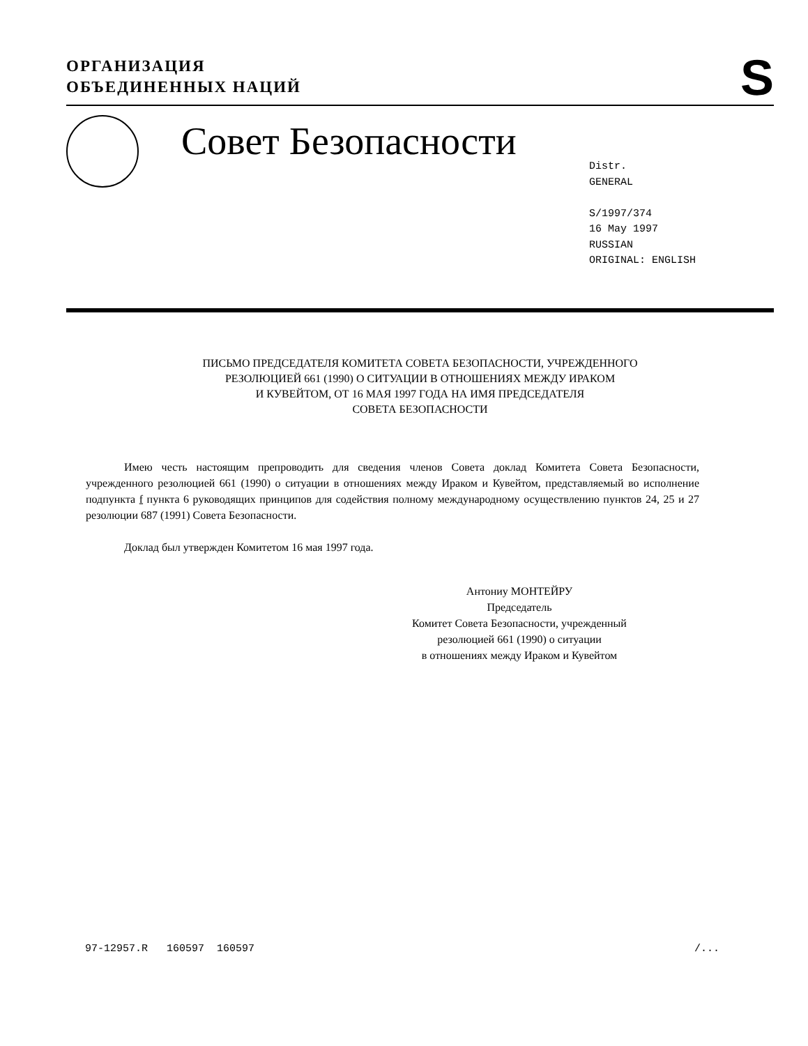ОРГАНИЗАЦИЯ
ОБЪЕДИНЕННЫХ НАЦИЙ
S
Совет Безопасности
Distr.
GENERAL
S/1997/374
16 May 1997
RUSSIAN
ORIGINAL: ENGLISH
ПИСЬМО ПРЕДСЕДАТЕЛЯ КОМИТЕТА СОВЕТА БЕЗОПАСНОСТИ, УЧРЕЖДЕННОГО
РЕЗОЛЮЦИЕЙ 661 (1990) О СИТУАЦИИ В ОТНОШЕНИЯХ МЕЖДУ ИРАКОМ
И КУВЕЙТОМ, ОТ 16 МАЯ 1997 ГОДА НА ИМЯ ПРЕДСЕДАТЕЛЯ
СОВЕТА БЕЗОПАСНОСТИ
Имею честь настоящим препроводить для сведения членов Совета доклад Комитета Совета Безопасности, учрежденного резолюцией 661 (1990) о ситуации в отношениях между Ираком и Кувейтом, представляемый во исполнение подпункта f пункта 6 руководящих принципов для содействия полному международному осуществлению пунктов 24, 25 и 27 резолюции 687 (1991) Совета Безопасности.
Доклад был утвержден Комитетом 16 мая 1997 года.
Антониу МОНТЕЙРУ
Председатель
Комитет Совета Безопасности, учрежденный
резолюцией 661 (1990) о ситуации
в отношениях между Ираком и Кувейтом
97-12957.R 160597 160597 /...